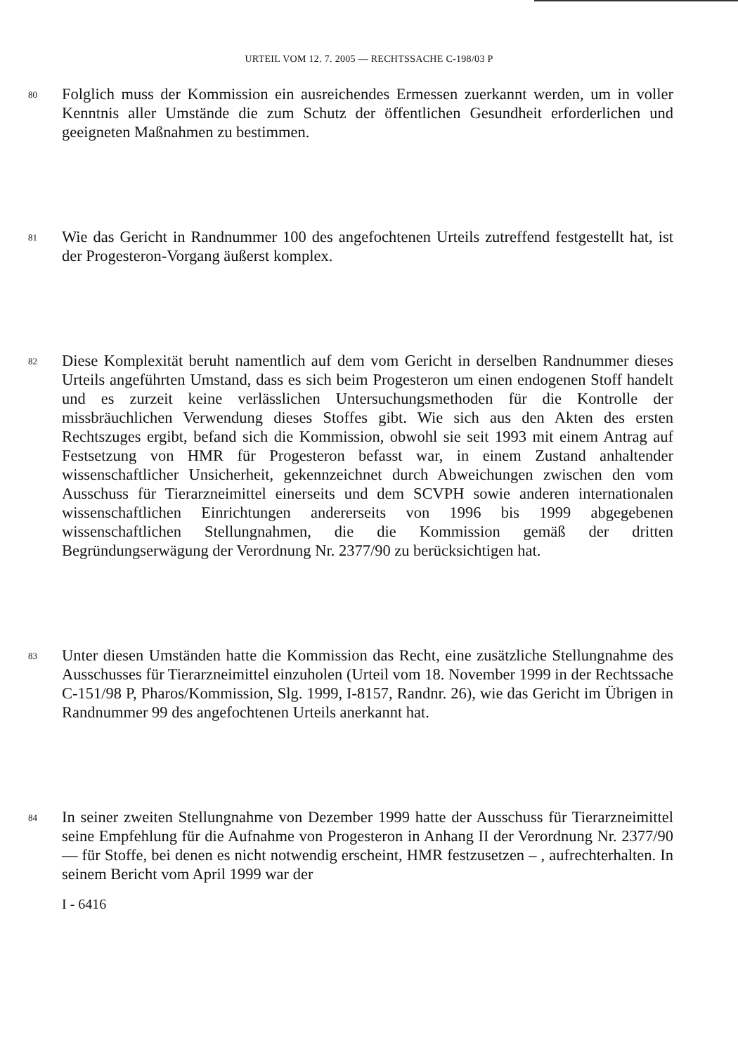URTEIL VOM 12. 7. 2005 — RECHTSSACHE C-198/03 P
80
Folglich muss der Kommission ein ausreichendes Ermessen zuerkannt werden, um in voller Kenntnis aller Umstände die zum Schutz der öffentlichen Gesundheit erforderlichen und geeigneten Maßnahmen zu bestimmen.
81
Wie das Gericht in Randnummer 100 des angefochtenen Urteils zutreffend festgestellt hat, ist der Progesteron-Vorgang äußerst komplex.
82
Diese Komplexität beruht namentlich auf dem vom Gericht in derselben Randnummer dieses Urteils angeführten Umstand, dass es sich beim Progesteron um einen endogenen Stoff handelt und es zurzeit keine verlässlichen Untersuchungsmethoden für die Kontrolle der missbräuchlichen Verwendung dieses Stoffes gibt. Wie sich aus den Akten des ersten Rechtszuges ergibt, befand sich die Kommission, obwohl sie seit 1993 mit einem Antrag auf Festsetzung von HMR für Progesteron befasst war, in einem Zustand anhaltender wissenschaftlicher Unsicherheit, gekennzeichnet durch Abweichungen zwischen den vom Ausschuss für Tierarzneimittel einerseits und dem SCVPH sowie anderen internationalen wissenschaftlichen Einrichtungen andererseits von 1996 bis 1999 abgegebenen wissenschaftlichen Stellungnahmen, die die Kommission gemäß der dritten Begründungserwägung der Verordnung Nr. 2377/90 zu berücksichtigen hat.
83
Unter diesen Umständen hatte die Kommission das Recht, eine zusätzliche Stellungnahme des Ausschusses für Tierarzneimittel einzuholen (Urteil vom 18. November 1999 in der Rechtssache C-151/98 P, Pharos/Kommission, Slg. 1999, I-8157, Randnr. 26), wie das Gericht im Übrigen in Randnummer 99 des angefochtenen Urteils anerkannt hat.
84
In seiner zweiten Stellungnahme von Dezember 1999 hatte der Ausschuss für Tierarzneimittel seine Empfehlung für die Aufnahme von Progesteron in Anhang II der Verordnung Nr. 2377/90 — für Stoffe, bei denen es nicht notwendig erscheint, HMR festzusetzen – , aufrechterhalten. In seinem Bericht vom April 1999 war der
I - 6416